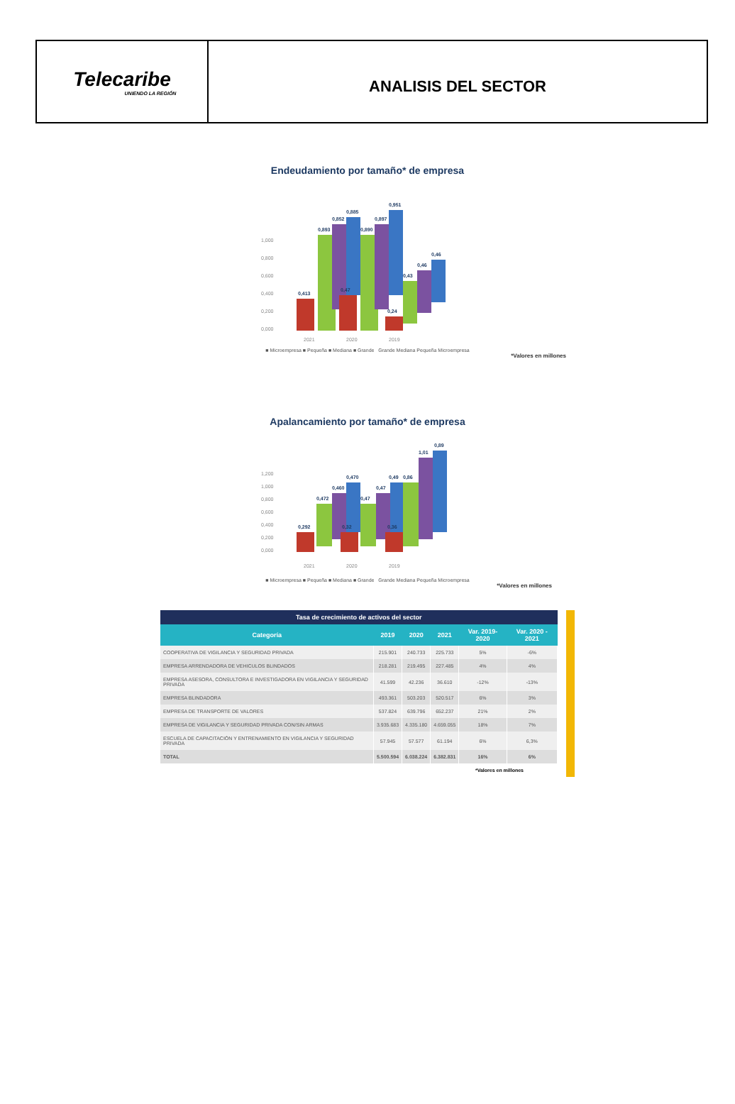Telecaribe
UNIENDO LA REGIÓN
ANALISIS DEL SECTOR
Endeudamiento por tamaño* de empresa
1,000
0,800
0,600
0,400
0,200
0,000
2021
2020
2019
0,413
0,893
0,852
0,885
0,47
0,890
0,897
0,951
0,24
0,43
0,46
0,46
■ Microempresa ■ Pequeña ■ Mediana ■ Grande Grande Mediana Pequeña Microempresa
*Valores en millones
Apalancamiento por tamaño* de empresa
1,200
1,000
0,800
0,600
0,400
0,200
0,000
2021
2020
2019
0,292
0,472
0,460
0,470
0,32
0,47
0,47
0,49
0,86
0,36
1,01
0,89
■ Microempresa ■ Pequeña ■ Mediana ■ Grande Grande Mediana Pequeña Microempresa
*Valores en millones
| Tasa de crecimiento de activos del sector | | | | | |
| --- | --- | --- | --- | --- | --- |
| Categoría | 2019 | 2020 | 2021 | Var. 2019-2020 | Var. 2020 - 2021 |
| COOPERATIVA DE VIGILANCIA Y SEGURIDAD PRIVADA | 215.901 | 240.733 | 225.733 | 5% | -6% |
| EMPRESA ARRENDADORA DE VEHICULOS BLINDADOS | 218.281 | 219.495 | 227.485 | 4% | 4% |
| EMPRESA ASESORA, CONSULTORA E INVESTIGADORA EN VIGILANCIA Y SEGURIDAD PRIVADA | 41.599 | 42.236 | 36.610 | -12% | -13% |
| EMPRESA BLINDADORA | 493.361 | 503.203 | 520.517 | 6% | 3% |
| EMPRESA DE TRANSPORTE DE VALORES | 537.824 | 639.796 | 652.237 | 21% | 2% |
| EMPRESA DE VIGILANCIA Y SEGURIDAD PRIVADA CON/SIN ARMAS | 3.935.683 | 4.335.180 | 4.659.055 | 18% | 7% |
| ESCUELA DE CAPACITACIÓN Y ENTRENAMIENTO EN VIGILANCIA Y SEGURIDAD PRIVADA | 57.945 | 57.577 | 61.194 | 6% | 6,3% |
| TOTAL | 5.500.594 | 6.038.224 | 6.382.831 | 16% | 6% |
*Valores en millones